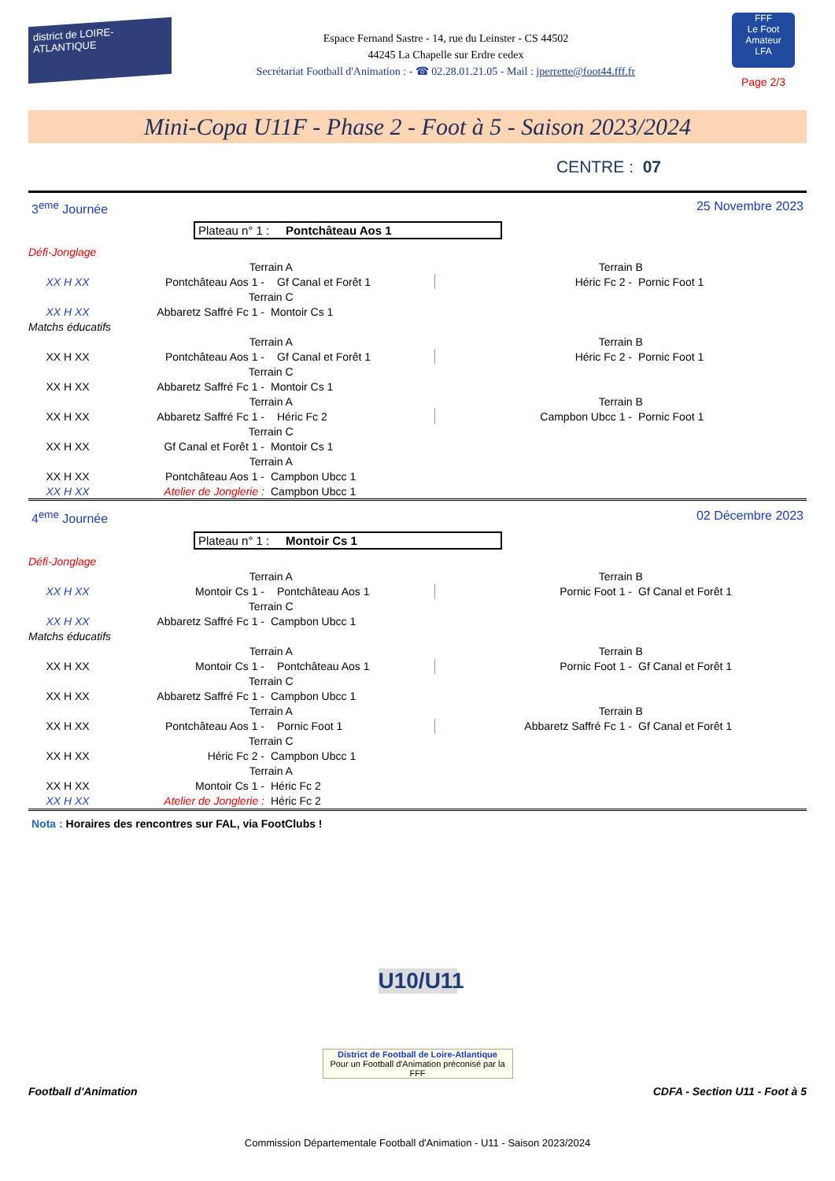district de LOIRE-ATLANTIQUE
Espace Fernand Sastre - 14, rue du Leinster - CS 44502
44245 La Chapelle sur Erdre cedex
Secrétariat Football d'Animation : - ☎ 02.28.01.21.05 - Mail : jperrette@foot44.fff.fr
FFF
Le Foot Amateur
LFA
Page 2/3
Mini-Copa U11F - Phase 2 - Foot à 5 - Saison 2023/2024
CENTRE : 07
3<sup>eme</sup> Journée 25 Novembre 2023
Plateau n° 1 : Pontchâteau Aos 1
| Défi-Jonglage | | | | |
| | Terrain A | | Terrain B | |
| XX H XX | Pontchâteau Aos 1 - | Gf Canal et Forêt 1 | Héric Fc 2 - | Pornic Foot 1 |
| | Terrain C | | | |
| XX H XX | Abbaretz Saffré Fc 1 - | Montoir Cs 1 | | |
| Matchs éducatifs | | | | |
| | Terrain A | | Terrain B | |
| XX H XX | Pontchâteau Aos 1 - | Gf Canal et Forêt 1 | Héric Fc 2 - | Pornic Foot 1 |
| | Terrain C | | | |
| XX H XX | Abbaretz Saffré Fc 1 - | Montoir Cs 1 | | |
| | Terrain A | | Terrain B | |
| XX H XX | Abbaretz Saffré Fc 1 - | Héric Fc 2 | Campbon Ubcc 1 - | Pornic Foot 1 |
| | Terrain C | | | |
| XX H XX | Gf Canal et Forêt 1 - | Montoir Cs 1 | | |
| | Terrain A | | | |
| XX H XX | Pontchâteau Aos 1 - | Campbon Ubcc 1 | | |
| XX H XX | Atelier de Jonglerie : | Campbon Ubcc 1 | | |
4<sup>eme</sup> Journée 02 Décembre 2023
Plateau n° 1 : Montoir Cs 1
| Défi-Jonglage | | | | |
| | Terrain A | | Terrain B | |
| XX H XX | Montoir Cs 1 - | Pontchâteau Aos 1 | Pornic Foot 1 - | Gf Canal et Forêt 1 |
| | Terrain C | | | |
| XX H XX | Abbaretz Saffré Fc 1 - | Campbon Ubcc 1 | | |
| Matchs éducatifs | | | | |
| | Terrain A | | Terrain B | |
| XX H XX | Montoir Cs 1 - | Pontchâteau Aos 1 | Pornic Foot 1 - | Gf Canal et Forêt 1 |
| | Terrain C | | | |
| XX H XX | Abbaretz Saffré Fc 1 - | Campbon Ubcc 1 | | |
| | Terrain A | | Terrain B | |
| XX H XX | Pontchâteau Aos 1 - | Pornic Foot 1 | Abbaretz Saffré Fc 1 - | Gf Canal et Forêt 1 |
| | Terrain C | | | |
| XX H XX | Héric Fc 2 - | Campbon Ubcc 1 | | |
| | Terrain A | | | |
| XX H XX | Montoir Cs 1 - | Héric Fc 2 | | |
| XX H XX | Atelier de Jonglerie : | Héric Fc 2 | | |
Nota : Horaires des rencontres sur FAL, via FootClubs !
U10/U11
District de Football de Loire-Atlantique
Pour un Football d'Animation préconisé par la FFF
Football d'Animation CDFA - Section U11 - Foot à 5
Commission Départementale Football d'Animation - U11 - Saison 2023/2024